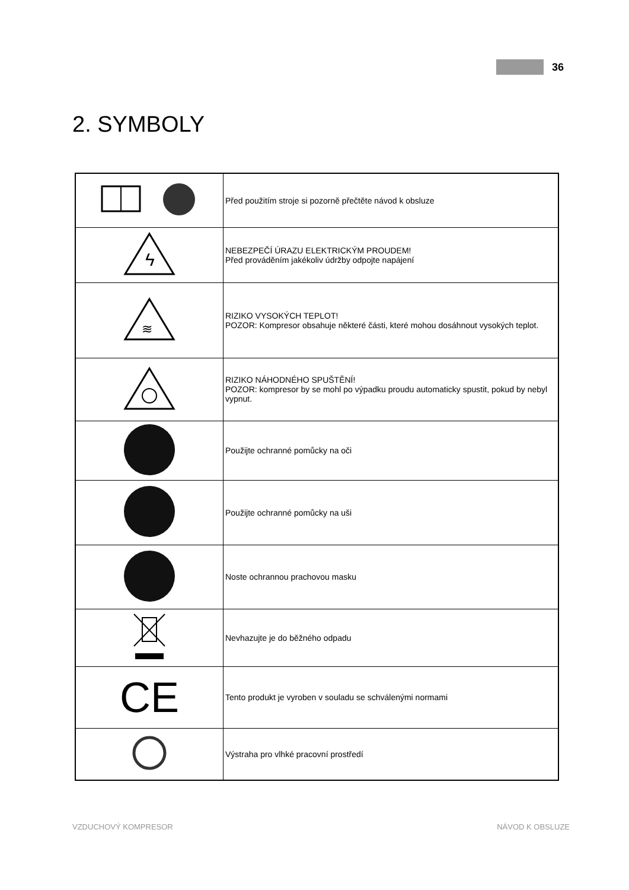36
2. SYMBOLY
| | Před použitím stroje si pozorně přečtěte návod k obsluze |
| ϟ | NEBEZPEČÍ ÚRAZU ELEKTRICKÝM PROUDEM! Před prováděním jakékoliv údržby odpojte napájení |
| ≋ | RIZIKO VYSOKÝCH TEPLOT! POZOR: Kompresor obsahuje některé části, které mohou dosáhnout vysokých teplot. |
| | RIZIKO NÁHODNÉHO SPUŠTĚNÍ! POZOR: kompresor by se mohl po výpadku proudu automaticky spustit, pokud by nebyl vypnut. |
| | Použijte ochranné pomůcky na oči |
| | Použijte ochranné pomůcky na uši |
| | Noste ochrannou prachovou masku |
| | Nevhazujte je do běžného odpadu |
| CE | Tento produkt je vyroben v souladu se schválenými normami |
| | Výstraha pro vlhké pracovní prostředí |
VZDUCHOVÝ KOMPRESOR NÁVOD K OBSLUZE